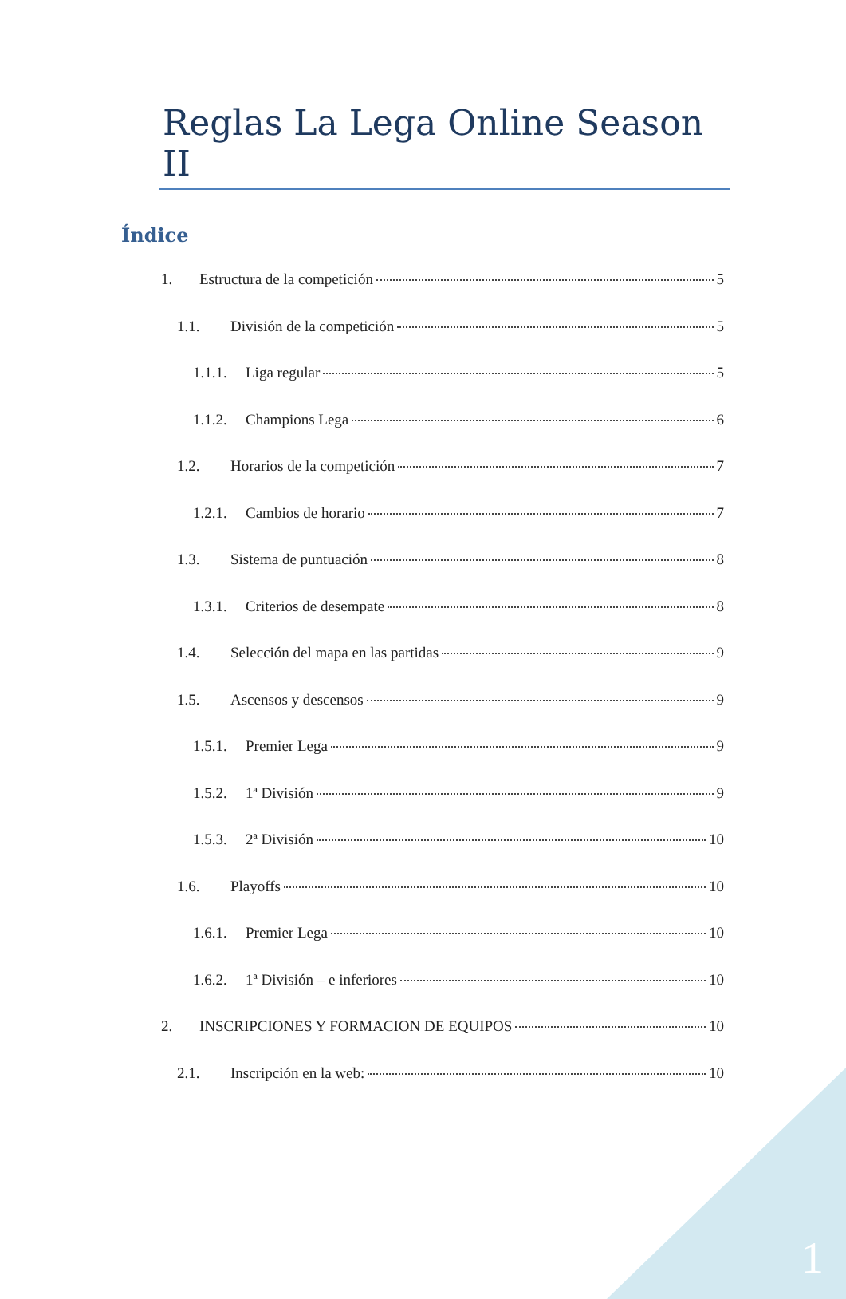Reglas La Lega Online Season II
Índice
1. Estructura de la competición 5
1.1. División de la competición 5
1.1.1. Liga regular 5
1.1.2. Champions Lega 6
1.2. Horarios de la competición 7
1.2.1. Cambios de horario 7
1.3. Sistema de puntuación 8
1.3.1. Criterios de desempate 8
1.4. Selección del mapa en las partidas 9
1.5. Ascensos y descensos 9
1.5.1. Premier Lega 9
1.5.2. 1ª División 9
1.5.3. 2ª División 10
1.6. Playoffs 10
1.6.1. Premier Lega 10
1.6.2. 1ª División – e inferiores 10
2. INSCRIPCIONES Y FORMACION DE EQUIPOS 10
2.1. Inscripción en la web: 10
1